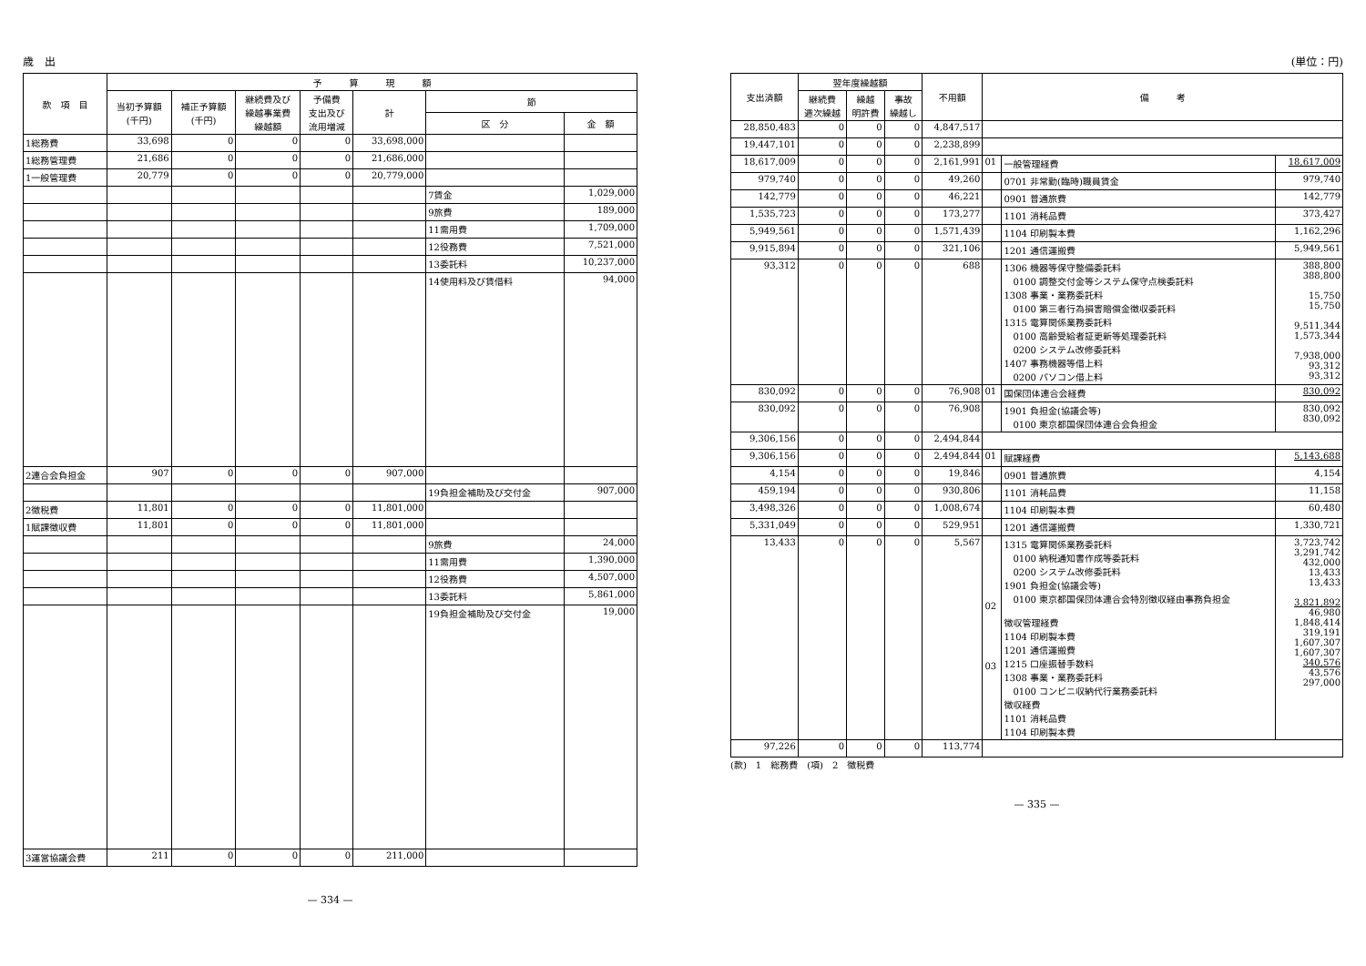歳　出
| 款 項 目 | 予 算 現 額 | | | | | | |
| --- | --- | --- | --- | --- | --- | --- | --- |
| | 当初予算額 (千円) | 補正予算額 (千円) | 継続費及び 繰越事業費 繰越額 | 予備費 支出及び 流用増減 | 計 | 節 | |
| | | | | | | 区 分 | 金 額 |
| 1総務費 | 33,698 | 0 | 0 | 0 | 33,698,000 | | |
| 1総務管理費 | 21,686 | 0 | 0 | 0 | 21,686,000 | | |
| 1一般管理費 | 20,779 | 0 | 0 | 0 | 20,779,000 | | |
| | | | | | | 7賃金 | 1,029,000 |
| | | | | | | 9旅費 | 189,000 |
| | | | | | | 11需用費 | 1,709,000 |
| | | | | | | 12役務費 | 7,521,000 |
| | | | | | | 13委託料 | 10,237,000 |
| | | | | | | 14使用料及び賃借料 | 94,000 |
| 2連合会負担金 | 907 | 0 | 0 | 0 | 907,000 | | |
| | | | | | | 19負担金補助及び交付金 | 907,000 |
| 2徴税費 | 11,801 | 0 | 0 | 0 | 11,801,000 | | |
| 1賦課徴収費 | 11,801 | 0 | 0 | 0 | 11,801,000 | | |
| | | | | | | 9旅費 | 24,000 |
| | | | | | | 11需用費 | 1,390,000 |
| | | | | | | 12役務費 | 4,507,000 |
| | | | | | | 13委託料 | 5,861,000 |
| | | | | | | 19負担金補助及び交付金 | 19,000 |
| 3運営協議会費 | 211 | 0 | 0 | 0 | 211,000 | | |
— 334 —
(単位：円)
| 支出済額 | 翌年度繰越額 | | | 不用額 | 備 考 | | |
| --- | --- | --- | --- | --- | --- | --- | --- |
| | 継続費 逓次繰越 | 繰越 明許費 | 事故 繰越し | | | | |
| 28,850,483 | 0 | 0 | 0 | 4,847,517 | | | |
| 19,447,101 | 0 | 0 | 0 | 2,238,899 | | | |
| 18,617,009 | 0 | 0 | 0 | 2,161,991 | 01 | 一般管理経費 | 18,617,009 |
| 979,740 | 0 | 0 | 0 | 49,260 | | 0701 非常勤(臨時)職員賃金 | 979,740 |
| 142,779 | 0 | 0 | 0 | 46,221 | | 0901 普通旅費 | 142,779 |
| 1,535,723 | 0 | 0 | 0 | 173,277 | | 1101 消耗品費 | 373,427 |
| 5,949,561 | 0 | 0 | 0 | 1,571,439 | | 1104 印刷製本費 | 1,162,296 |
| 9,915,894 | 0 | 0 | 0 | 321,106 | | 1201 通信運搬費 | 5,949,561 |
| 93,312 | 0 | 0 | 0 | 688 | | 1306 機器等保守整備委託料 0100 調整交付金等システム保守点検委託料 1308 事業・業務委託料 0100 第三者行為損害賠償金徴収委託料 1315 電算関係業務委託料 0100 高齢受給者証更新等処理委託料 0200 システム改修委託料 1407 事務機器等借上料 0200 パソコン借上料 | 388,800 388,800 15,750 15,750 9,511,344 1,573,344 7,938,000 93,312 93,312 |
| 830,092 | 0 | 0 | 0 | 76,908 | 01 | 国保団体連合会経費 | 830,092 |
| 830,092 | 0 | 0 | 0 | 76,908 | | 1901 負担金(協議会等) 0100 東京都国保団体連合会負担金 | 830,092 830,092 |
| 9,306,156 | 0 | 0 | 0 | 2,494,844 | | | |
| 9,306,156 | 0 | 0 | 0 | 2,494,844 | 01 | 賦課経費 | 5,143,688 |
| 4,154 | 0 | 0 | 0 | 19,846 | | 0901 普通旅費 | 4,154 |
| 459,194 | 0 | 0 | 0 | 930,806 | | 1101 消耗品費 | 11,158 |
| 3,498,326 | 0 | 0 | 0 | 1,008,674 | | 1104 印刷製本費 | 60,480 |
| 5,331,049 | 0 | 0 | 0 | 529,951 | | 1201 通信運搬費 | 1,330,721 |
| 13,433 | 0 | 0 | 0 | 5,567 | 02 03 | 1315 電算関係業務委託料 0100 納税通知書作成等委託料 0200 システム改修委託料 1901 負担金(協議会等) 0100 東京都国保団体連合会特別徴収経由事務負担金 徴収管理経費 1104 印刷製本費 1201 通信運搬費 1215 口座振替手数料 1308 事業・業務委託料 0100 コンビニ収納代行業務委託料 徴収経費 1101 消耗品費 1104 印刷製本費 | 3,723,742 3,291,742 432,000 13,433 13,433 3,821,892 46,980 1,848,414 319,191 1,607,307 1,607,307 340,576 43,576 297,000 |
| 97,226 | 0 | 0 | 0 | 113,774 | | | |
(款)　1　総務費　(項)　2　徴税費
— 335 —